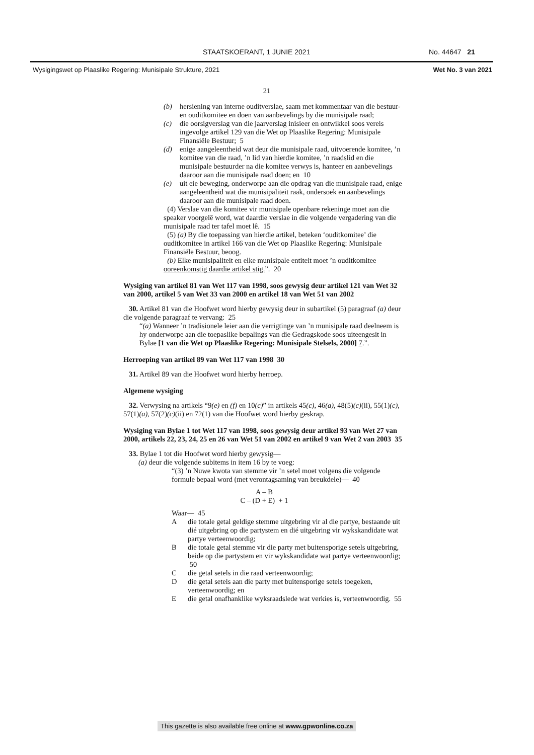STAATSKOERANT, 1 JUNIE 2021 No. 44647 21
Wysigingswet op Plaaslike Regering: Munisipale Strukture, 2021 Wet No. 3 van 2021
21
(b) hersiening van interne ouditverslae, saam met kommentaar van die bestuur- en ouditkomitee en doen van aanbevelings by die munisipale raad;
(c) die oorsigverslag van die jaarverslag inisieer en ontwikkel soos vereis ingevolge artikel 129 van die Wet op Plaaslike Regering: Munisipale Finansiële Bestuur; 5
(d) enige aangeleentheid wat deur die munisipale raad, uitvoerende komitee, ’n komitee van die raad, ’n lid van hierdie komitee, ’n raadslid en die munisipale bestuurder na die komitee verwys is, hanteer en aanbevelings daaroor aan die munisipale raad doen; en 10
(e) uit eie beweging, onderworpe aan die opdrag van die munisipale raad, enige aangeleentheid wat die munisipaliteit raak, ondersoek en aanbevelings daaroor aan die munisipale raad doen.
(4) Verslae van die komitee vir munisipale openbare rekeninge moet aan die speaker voorgelê word, wat daardie verslae in die volgende vergadering van die munisipale raad ter tafel moet lê. 15
(5) (a) By die toepassing van hierdie artikel, beteken ‘ouditkomitee’ die ouditkomitee in artikel 166 van die Wet op Plaaslike Regering: Munisipale Finansiële Bestuur, beoog.
(b) Elke munisipaliteit en elke munisipale entiteit moet ’n ouditkomitee ooreenkomstig daardie artikel stig.”. 20
Wysiging van artikel 81 van Wet 117 van 1998, soos gewysig deur artikel 121 van Wet 32 van 2000, artikel 5 van Wet 33 van 2000 en artikel 18 van Wet 51 van 2002
30. Artikel 81 van die Hoofwet word hierby gewysig deur in subartikel (5) paragraaf (a) deur die volgende paragraaf te vervang: 25
“(a) Wanneer ’n tradisionele leier aan die verrigtinge van ’n munisipale raad deelneem is hy onderworpe aan die toepaslike bepalings van die Gedragskode soos uiteengesit in Bylae [1 van die Wet op Plaaslike Regering: Munisipale Stelsels, 2000] 7.”.
Herroeping van artikel 89 van Wet 117 van 1998 30
31. Artikel 89 van die Hoofwet word hierby herroep.
Algemene wysiging
32. Verwysing na artikels “9(e) en (f) en 10(c)” in artikels 45(c), 46(a), 48(5)(c)(ii), 55(1)(c), 57(1)(a), 57(2)(c)(ii) en 72(1) van die Hoofwet word hierby geskrap.
Wysiging van Bylae 1 tot Wet 117 van 1998, soos gewysig deur artikel 93 van Wet 27 van 2000, artikels 22, 23, 24, 25 en 26 van Wet 51 van 2002 en artikel 9 van Wet 2 van 2003 35
33. Bylae 1 tot die Hoofwet word hierby gewysig—
(a) deur die volgende subitems in item 16 by te voeg:
“(3) ’n Nuwe kwota van stemme vir ’n setel moet volgens die volgende formule bepaal word (met verontagsaming van breukdele)— 40
A – B
C – (D + E) + 1
Waar— 45
A die totale getal geldige stemme uitgebring vir al die partye, bestaande uit dié uitgebring op die partystem en dié uitgebring vir wykskandidate wat partye verteenwoordig;
B die totale getal stemme vir die party met buitensporige setels uitgebring, beide op die partystem en vir wykskandidate wat partye verteenwoordig; 50
C die getal setels in die raad verteenwoordig;
D die getal setels aan die party met buitensporige setels toegeken, verteenwoordig; en
E die getal onafhanklike wyksraadslede wat verkies is, verteenwoordig. 55
This gazette is also available free online at www.gpwonline.co.za